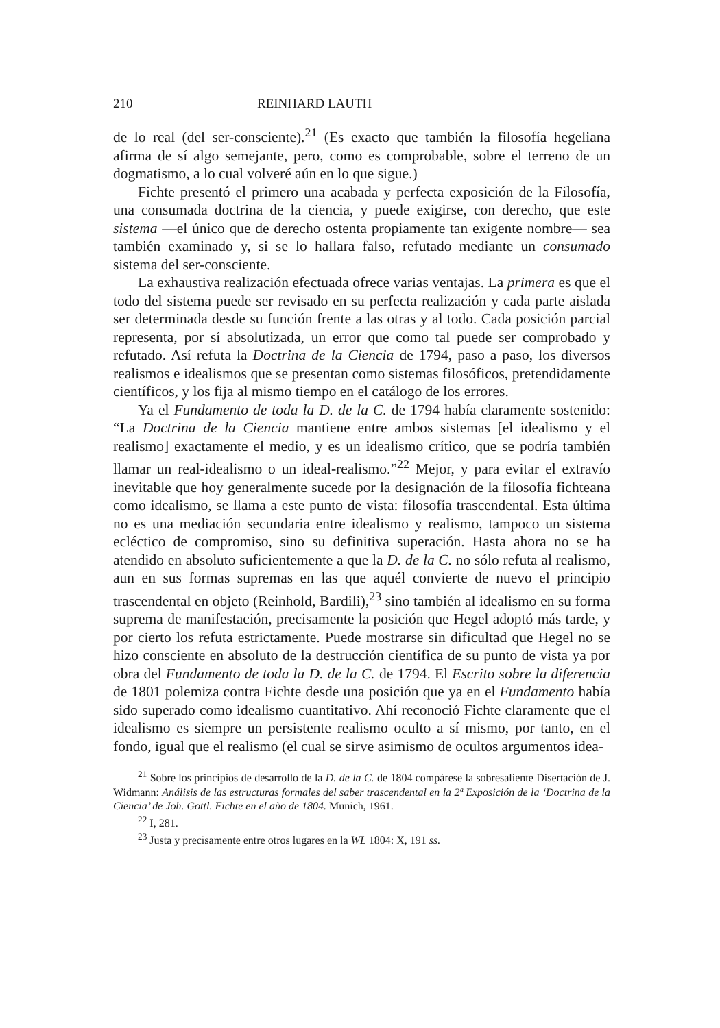210 REINHARD LAUTH
de lo real (del ser-consciente).<sup>21</sup> (Es exacto que también la filosofía hegeliana afirma de sí algo semejante, pero, como es comprobable, sobre el terreno de un dogmatismo, a lo cual volveré aún en lo que sigue.)
Fichte presentó el primero una acabada y perfecta exposición de la Filosofía, una consumada doctrina de la ciencia, y puede exigirse, con derecho, que este sistema —el único que de derecho ostenta propiamente tan exigente nombre— sea también examinado y, si se lo hallara falso, refutado mediante un consumado sistema del ser-consciente.
La exhaustiva realización efectuada ofrece varias ventajas. La primera es que el todo del sistema puede ser revisado en su perfecta realización y cada parte aislada ser determinada desde su función frente a las otras y al todo. Cada posición parcial representa, por sí absolutizada, un error que como tal puede ser comprobado y refutado. Así refuta la Doctrina de la Ciencia de 1794, paso a paso, los diversos realismos e idealismos que se presentan como sistemas filosóficos, pretendidamente científicos, y los fija al mismo tiempo en el catálogo de los errores.
Ya el Fundamento de toda la D. de la C. de 1794 había claramente sostenido: “La Doctrina de la Ciencia mantiene entre ambos sistemas [el idealismo y el realismo] exactamente el medio, y es un idealismo crítico, que se podría también llamar un real-idealismo o un ideal-realismo.”<sup>22</sup> Mejor, y para evitar el extravío inevitable que hoy generalmente sucede por la designación de la filosofía fichteana como idealismo, se llama a este punto de vista: filosofía trascendental. Esta última no es una mediación secundaria entre idealismo y realismo, tampoco un sistema ecléctico de compromiso, sino su definitiva superación. Hasta ahora no se ha atendido en absoluto suficientemente a que la D. de la C. no sólo refuta al realismo, aun en sus formas supremas en las que aquél convierte de nuevo el principio trascendental en objeto (Reinhold, Bardili),<sup>23</sup> sino también al idealismo en su forma suprema de manifestación, precisamente la posición que Hegel adoptó más tarde, y por cierto los refuta estrictamente. Puede mostrarse sin dificultad que Hegel no se hizo consciente en absoluto de la destrucción científica de su punto de vista ya por obra del Fundamento de toda la D. de la C. de 1794. El Escrito sobre la diferencia de 1801 polemiza contra Fichte desde una posición que ya en el Fundamento había sido superado como idealismo cuantitativo. Ahí reconoció Fichte claramente que el idealismo es siempre un persistente realismo oculto a sí mismo, por tanto, en el fondo, igual que el realismo (el cual se sirve asimismo de ocultos argumentos idea-
<sup>21</sup> Sobre los principios de desarrollo de la D. de la C. de 1804 compárese la sobresaliente Disertación de J. Widmann: Análisis de las estructuras formales del saber trascendental en la 2ª Exposición de la ‘Doctrina de la Ciencia’ de Joh. Gottl. Fichte en el año de 1804. Munich, 1961.
<sup>22</sup> I, 281.
<sup>23</sup> Justa y precisamente entre otros lugares en la WL 1804: X, 191 ss.